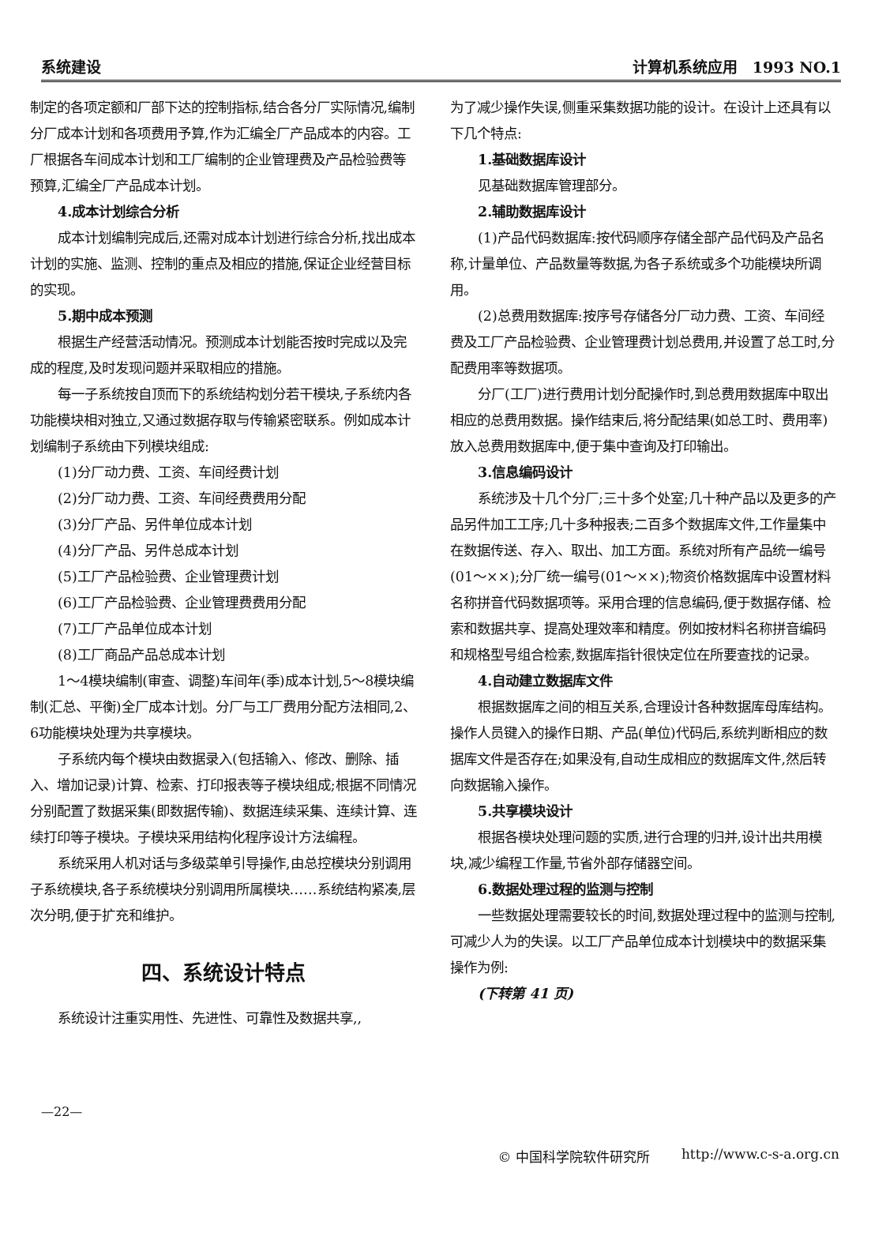系统建设 计算机系统应用　1993 NO.1
制定的各项定额和厂部下达的控制指标,结合各分厂实际情况,编制分厂成本计划和各项费用予算,作为汇编全厂产品成本的内容。工厂根据各车间成本计划和工厂编制的企业管理费及产品检验费等预算,汇编全厂产品成本计划。
4.成本计划综合分析
成本计划编制完成后,还需对成本计划进行综合分析,找出成本计划的实施、监测、控制的重点及相应的措施,保证企业经营目标的实现。
5.期中成本预测
根据生产经营活动情况。预测成本计划能否按时完成以及完成的程度,及时发现问题并采取相应的措施。
每一子系统按自顶而下的系统结构划分若干模块,子系统内各功能模块相对独立,又通过数据存取与传输紧密联系。例如成本计划编制子系统由下列模块组成:
(1)分厂动力费、工资、车间经费计划
(2)分厂动力费、工资、车间经费费用分配
(3)分厂产品、另件单位成本计划
(4)分厂产品、另件总成本计划
(5)工厂产品检验费、企业管理费计划
(6)工厂产品检验费、企业管理费费用分配
(7)工厂产品单位成本计划
(8)工厂商品产品总成本计划
1～4模块编制(审查、调整)车间年(季)成本计划,5～8模块编制(汇总、平衡)全厂成本计划。分厂与工厂费用分配方法相同,2、6功能模块处理为共享模块。
子系统内每个模块由数据录入(包括输入、修改、删除、插入、增加记录)计算、检索、打印报表等子模块组成;根据不同情况分别配置了数据采集(即数据传输)、数据连续采集、连续计算、连续打印等子模块。子模块采用结构化程序设计方法编程。
系统采用人机对话与多级菜单引导操作,由总控模块分别调用子系统模块,各子系统模块分别调用所属模块……系统结构紧凑,层次分明,便于扩充和维护。
四、系统设计特点
系统设计注重实用性、先进性、可靠性及数据共享,,
为了减少操作失误,侧重采集数据功能的设计。在设计上还具有以下几个特点:
1.基础数据库设计
见基础数据库管理部分。
2.辅助数据库设计
(1)产品代码数据库:按代码顺序存储全部产品代码及产品名称,计量单位、产品数量等数据,为各子系统或多个功能模块所调用。
(2)总费用数据库:按序号存储各分厂动力费、工资、车间经费及工厂产品检验费、企业管理费计划总费用,并设置了总工时,分配费用率等数据项。
分厂(工厂)进行费用计划分配操作时,到总费用数据库中取出相应的总费用数据。操作结束后,将分配结果(如总工时、费用率)放入总费用数据库中,便于集中查询及打印输出。
3.信息编码设计
系统涉及十几个分厂;三十多个处室;几十种产品以及更多的产品另件加工工序;几十多种报表;二百多个数据库文件,工作量集中在数据传送、存入、取出、加工方面。系统对所有产品统一编号(01～××);分厂统一编号(01～××);物资价格数据库中设置材料名称拼音代码数据项等。采用合理的信息编码,便于数据存储、检索和数据共享、提高处理效率和精度。例如按材料名称拼音编码和规格型号组合检索,数据库指针很快定位在所要查找的记录。
4.自动建立数据库文件
根据数据库之间的相互关系,合理设计各种数据库母库结构。操作人员键入的操作日期、产品(单位)代码后,系统判断相应的数据库文件是否存在;如果没有,自动生成相应的数据库文件,然后转向数据输入操作。
5.共享模块设计
根据各模块处理问题的实质,进行合理的归并,设计出共用模块,减少编程工作量,节省外部存储器空间。
6.数据处理过程的监测与控制
一些数据处理需要较长的时间,数据处理过程中的监测与控制,可减少人为的失误。以工厂产品单位成本计划模块中的数据采集操作为例:
(下转第 41 页)
—22—
© 中国科学院软件研究所 http://www.c-s-a.org.cn